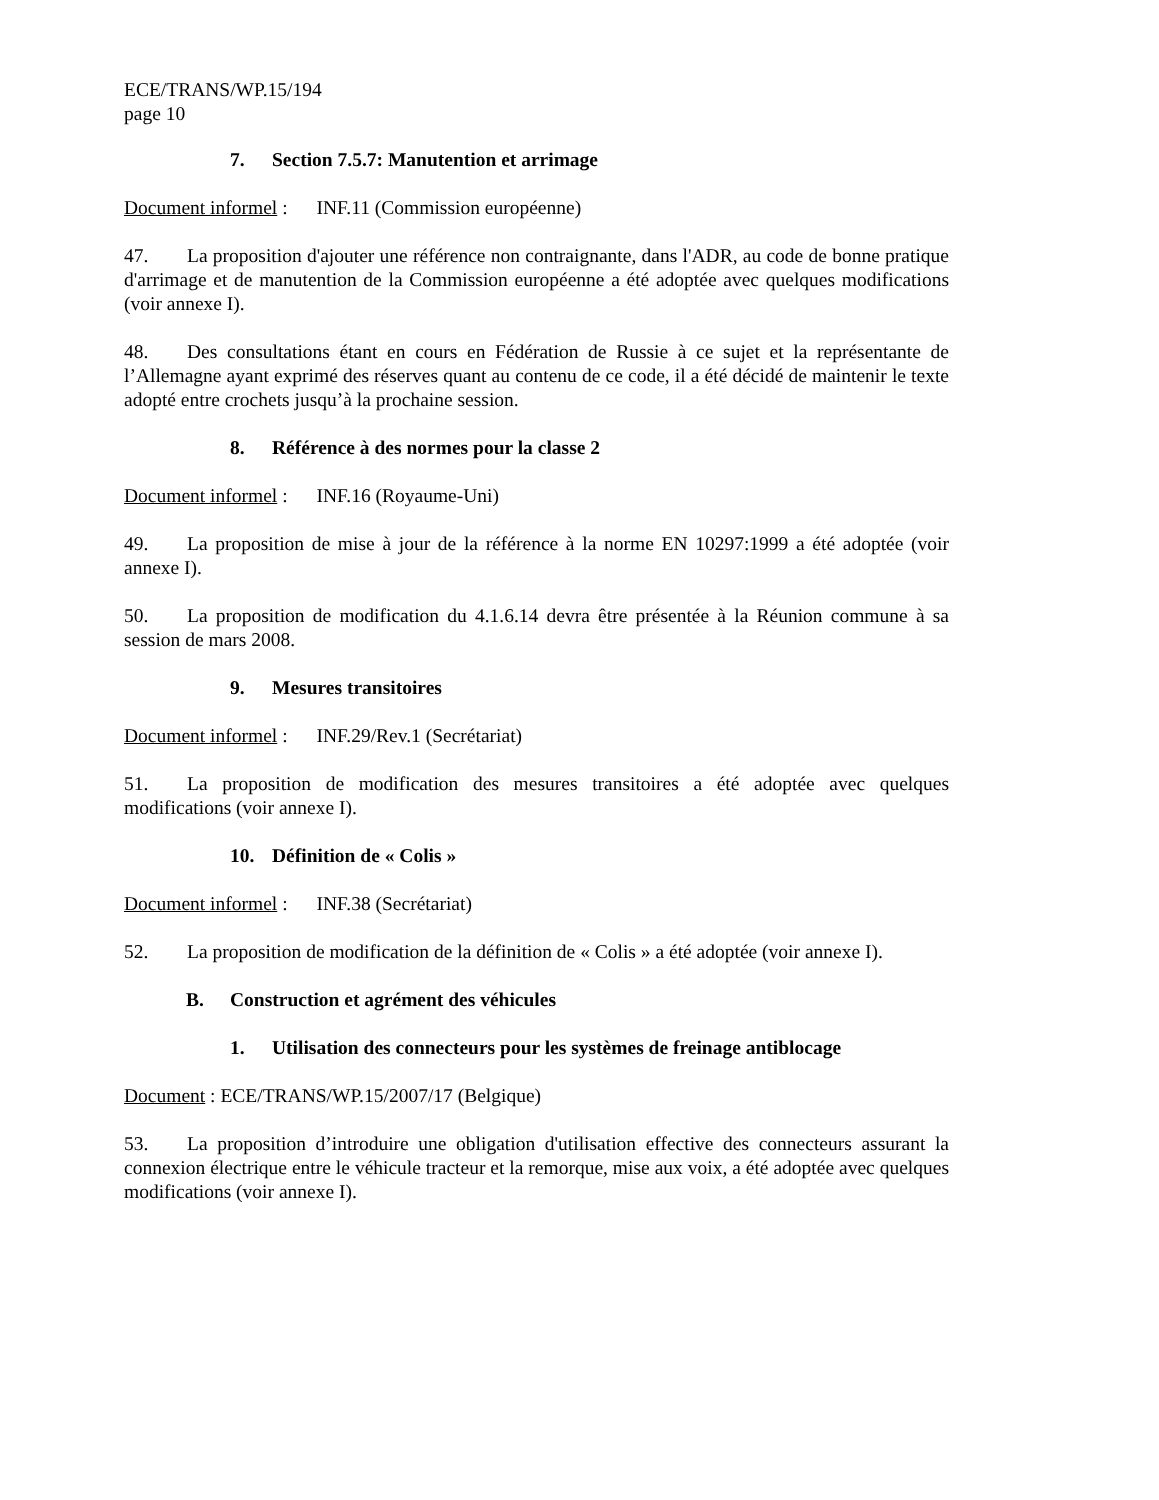ECE/TRANS/WP.15/194
page 10
7. Section 7.5.7: Manutention et arrimage
Document informel : INF.11 (Commission européenne)
47. La proposition d'ajouter une référence non contraignante, dans l'ADR, au code de bonne pratique d'arrimage et de manutention de la Commission européenne a été adoptée avec quelques modifications (voir annexe I).
48. Des consultations étant en cours en Fédération de Russie à ce sujet et la représentante de l’Allemagne ayant exprimé des réserves quant au contenu de ce code, il a été décidé de maintenir le texte adopté entre crochets jusqu’à la prochaine session.
8. Référence à des normes pour la classe 2
Document informel : INF.16 (Royaume-Uni)
49. La proposition de mise à jour de la référence à la norme EN 10297:1999 a été adoptée (voir annexe I).
50. La proposition de modification du 4.1.6.14 devra être présentée à la Réunion commune à sa session de mars 2008.
9. Mesures transitoires
Document informel : INF.29/Rev.1 (Secrétariat)
51. La proposition de modification des mesures transitoires a été adoptée avec quelques modifications (voir annexe I).
10. Définition de « Colis »
Document informel : INF.38 (Secrétariat)
52. La proposition de modification de la définition de « Colis » a été adoptée (voir annexe I).
B. Construction et agrément des véhicules
1. Utilisation des connecteurs pour les systèmes de freinage antiblocage
Document : ECE/TRANS/WP.15/2007/17 (Belgique)
53. La proposition d’introduire une obligation d'utilisation effective des connecteurs assurant la connexion électrique entre le véhicule tracteur et la remorque, mise aux voix, a été adoptée avec quelques modifications (voir annexe I).